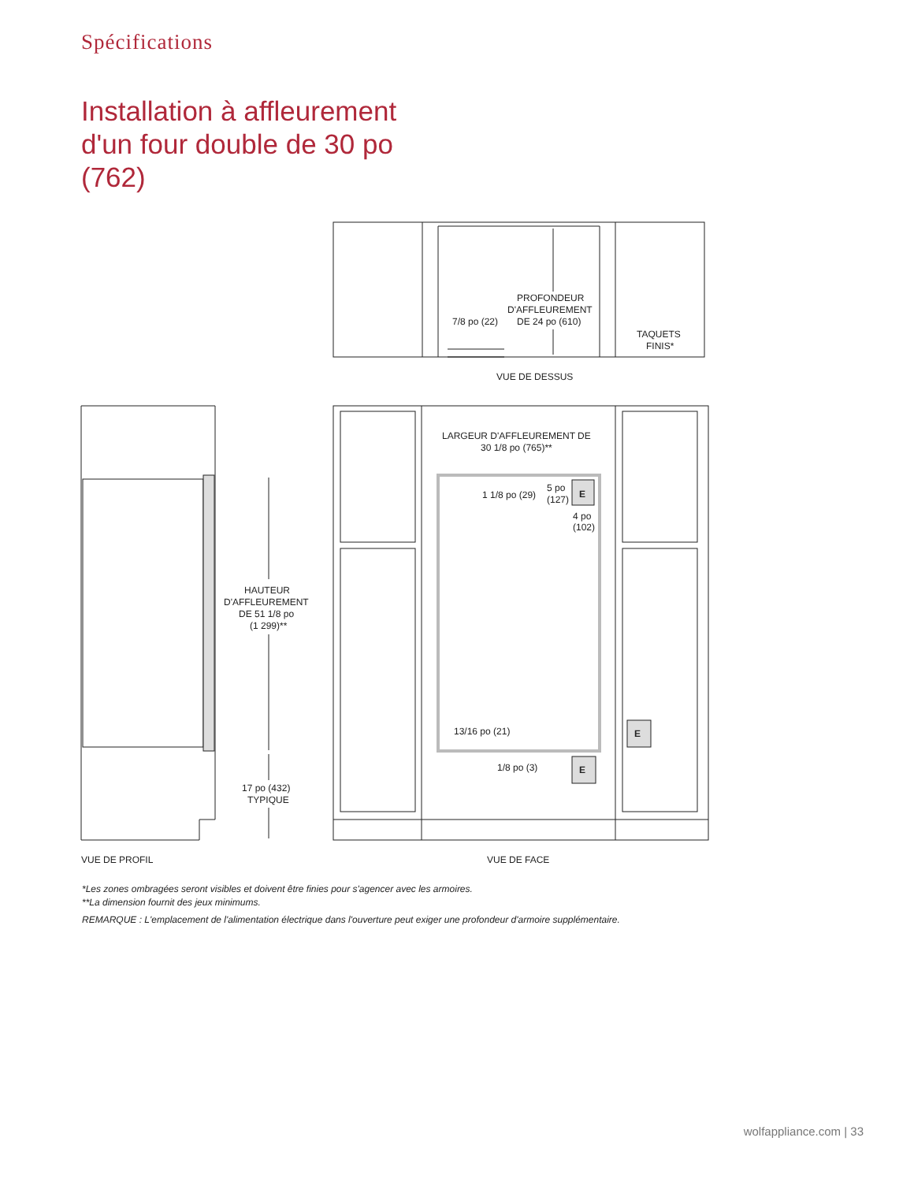Spécifications
Installation à affleurement
d'un four double de 30 po
(762)
PROFONDEUR
D'AFFLEUREMENT
DE 24 po (610)
7/8 po (22)
TAQUETS
FINIS*
VUE DE DESSUS
HAUTEUR
D'AFFLEUREMENT
DE 51 1/8 po
(1 299)**
17 po (432)
TYPIQUE
VUE DE PROFIL
LARGEUR D'AFFLEUREMENT DE
30 1/8 po (765)**
1 1/8 po (29)
5 po
(127)
E
4 po
(102)
13/16 po (21)
1/8 po (3)
E
E
VUE DE FACE
*Les zones ombragées seront visibles et doivent être finies pour s'agencer avec les armoires.
**La dimension fournit des jeux minimums.
REMARQUE : L'emplacement de l'alimentation électrique dans l'ouverture peut exiger une profondeur d'armoire supplémentaire.
wolfappliance.com | 33